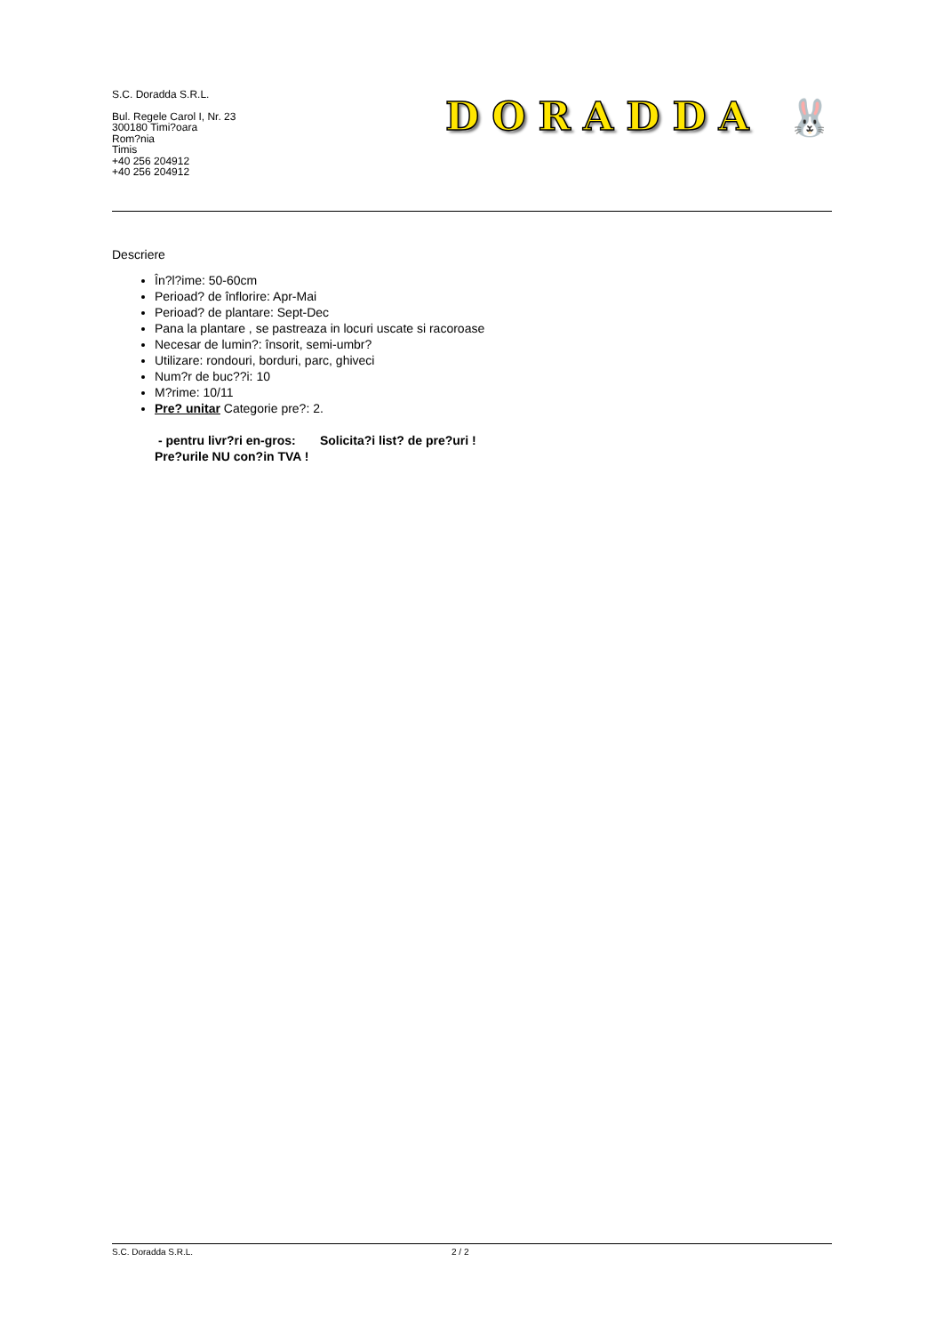S.C. Doradda S.R.L.
Bul. Regele Carol I, Nr. 23
300180 Timi?oara
Rom?nia
Timis
+40 256 204912
+40 256 204912
DORADDA 🐰
Descriere
În?l?ime: 50-60cm
Perioad? de înflorire: Apr-Mai
Perioad? de plantare: Sept-Dec
Pana la plantare , se pastreaza in locuri uscate si racoroase
Necesar de lumin?: însorit, semi-umbr?
Utilizare: rondouri, borduri, parc, ghiveci
Num?r de buc??i: 10
M?rime: 10/11
Pre? unitar Categorie pre?: 2.
- pentru livr?ri en-gros: Solicita?i list? de pre?uri !
Pre?urile NU con?in TVA !
S.C. Doradda S.R.L. 2 / 2